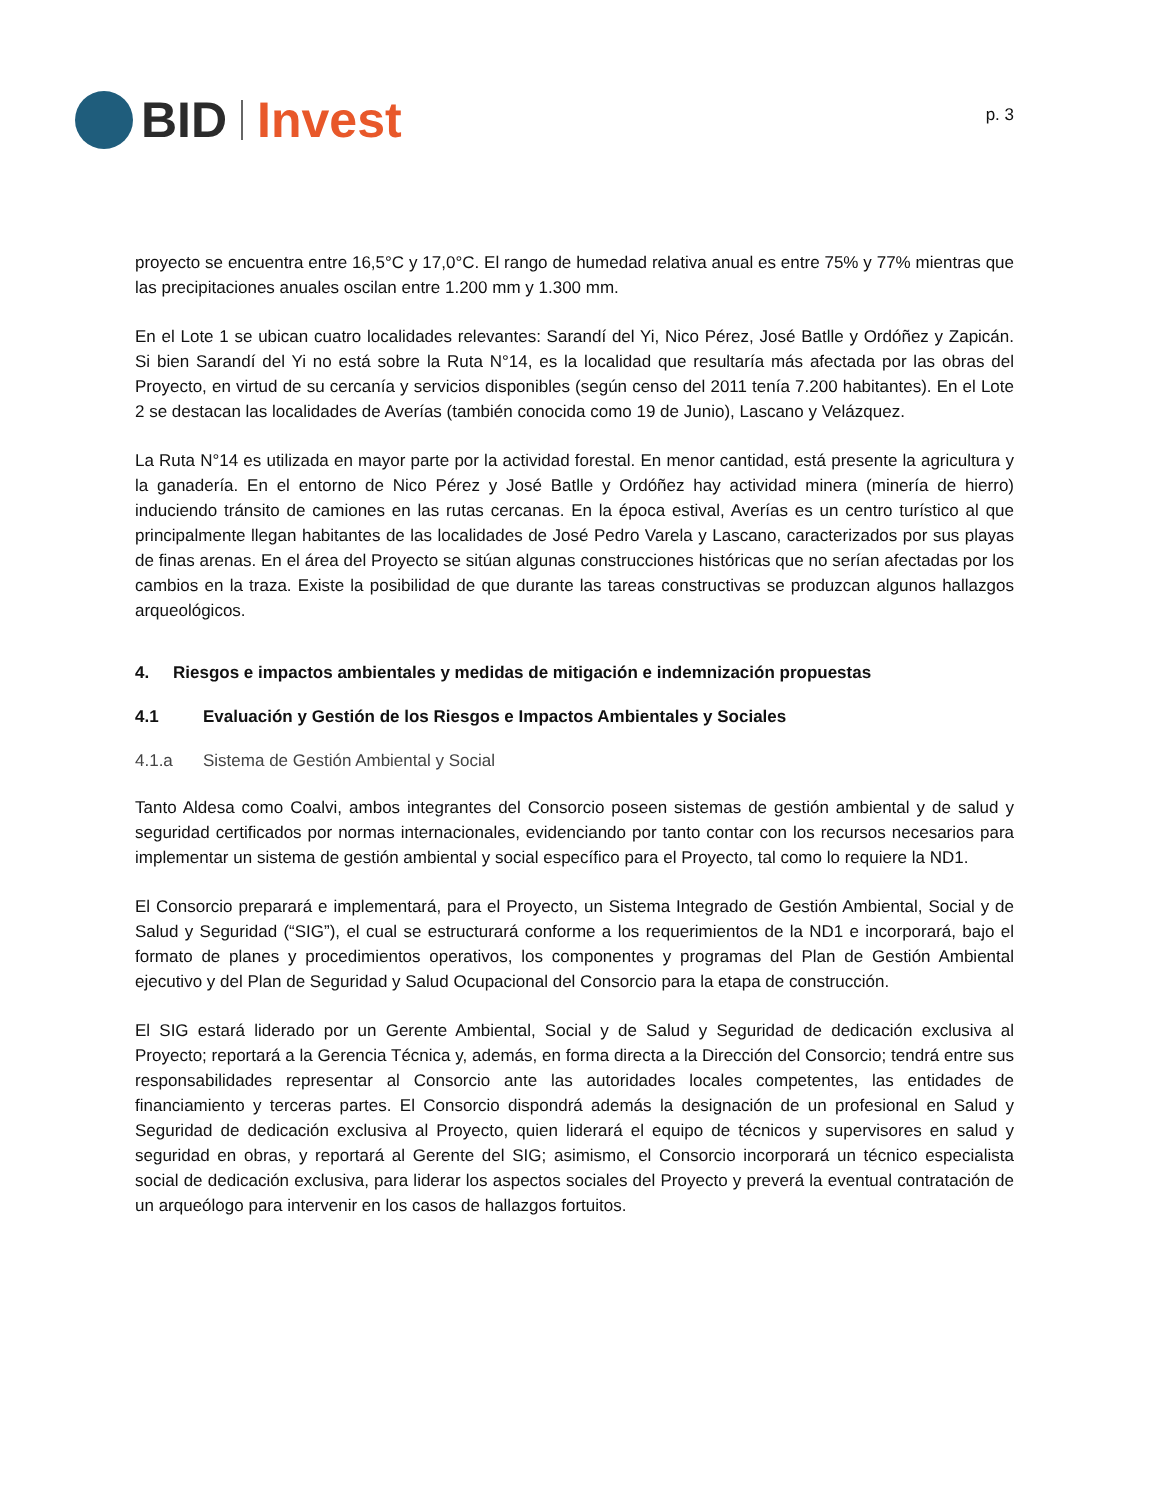BID Invest
p. 3
proyecto se encuentra entre 16,5°C y 17,0°C. El rango de humedad relativa anual es entre 75% y 77% mientras que las precipitaciones anuales oscilan entre 1.200 mm y 1.300 mm.
En el Lote 1 se ubican cuatro localidades relevantes: Sarandí del Yi, Nico Pérez, José Batlle y Ordóñez y Zapicán. Si bien Sarandí del Yi no está sobre la Ruta N°14, es la localidad que resultaría más afectada por las obras del Proyecto, en virtud de su cercanía y servicios disponibles (según censo del 2011 tenía 7.200 habitantes). En el Lote 2 se destacan las localidades de Averías (también conocida como 19 de Junio), Lascano y Velázquez.
La Ruta N°14 es utilizada en mayor parte por la actividad forestal. En menor cantidad, está presente la agricultura y la ganadería. En el entorno de Nico Pérez y José Batlle y Ordóñez hay actividad minera (minería de hierro) induciendo tránsito de camiones en las rutas cercanas. En la época estival, Averías es un centro turístico al que principalmente llegan habitantes de las localidades de José Pedro Varela y Lascano, caracterizados por sus playas de finas arenas. En el área del Proyecto se sitúan algunas construcciones históricas que no serían afectadas por los cambios en la traza. Existe la posibilidad de que durante las tareas constructivas se produzcan algunos hallazgos arqueológicos.
4. Riesgos e impactos ambientales y medidas de mitigación e indemnización propuestas
4.1 Evaluación y Gestión de los Riesgos e Impactos Ambientales y Sociales
4.1.a Sistema de Gestión Ambiental y Social
Tanto Aldesa como Coalvi, ambos integrantes del Consorcio poseen sistemas de gestión ambiental y de salud y seguridad certificados por normas internacionales, evidenciando por tanto contar con los recursos necesarios para implementar un sistema de gestión ambiental y social específico para el Proyecto, tal como lo requiere la ND1.
El Consorcio preparará e implementará, para el Proyecto, un Sistema Integrado de Gestión Ambiental, Social y de Salud y Seguridad (“SIG”), el cual se estructurará conforme a los requerimientos de la ND1 e incorporará, bajo el formato de planes y procedimientos operativos, los componentes y programas del Plan de Gestión Ambiental ejecutivo y del Plan de Seguridad y Salud Ocupacional del Consorcio para la etapa de construcción.
El SIG estará liderado por un Gerente Ambiental, Social y de Salud y Seguridad de dedicación exclusiva al Proyecto; reportará a la Gerencia Técnica y, además, en forma directa a la Dirección del Consorcio; tendrá entre sus responsabilidades representar al Consorcio ante las autoridades locales competentes, las entidades de financiamiento y terceras partes. El Consorcio dispondrá además la designación de un profesional en Salud y Seguridad de dedicación exclusiva al Proyecto, quien liderará el equipo de técnicos y supervisores en salud y seguridad en obras, y reportará al Gerente del SIG; asimismo, el Consorcio incorporará un técnico especialista social de dedicación exclusiva, para liderar los aspectos sociales del Proyecto y preverá la eventual contratación de un arqueólogo para intervenir en los casos de hallazgos fortuitos.